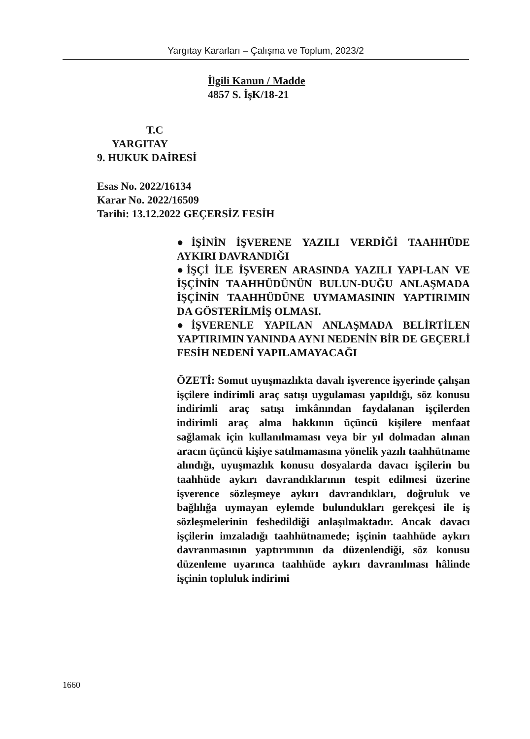Yargıtay Kararları – Çalışma ve Toplum, 2023/2
İlgili Kanun / Madde
4857 S. İşK/18-21
T.C
YARGITAY
9. HUKUK DAİRESİ
Esas No. 2022/16134
Karar No. 2022/16509
Tarihi: 13.12.2022 GEÇERSİZ FESİH
●İŞİNİN İŞVERENE YAZILI VERDİĞİ TAAHHÜDE AYKIRI DAVRANDIĞI
●İŞÇİ İLE İŞVEREN ARASINDA YAZILI YAPI-LAN VE İŞÇİNİN TAAHHÜDÜNÜN BULUN-DUĞU ANLAŞMADA İŞÇİNİN TAAHHÜDÜNE UYMAMASININ YAPTIRIMIN DA GÖSTERİLMİŞ OLMASI.
●İŞVERENLE YAPILAN ANLAŞMADA BELİRTİLEN YAPTIRIMIN YANINDA AYNI NEDENİN BİR DE GEÇERLİ FESİH NEDENİ YAPILAMAYACAĞI
ÖZETİ: Somut uyuşmazlıkta davalı işverence işyerinde çalışan işçilere indirimli araç satışı uygulaması yapıldığı, söz konusu indirimli araç satışı imkânından faydalanan işçilerden indirimli araç alma hakkının üçüncü kişilere menfaat sağlamak için kullanılmaması veya bir yıl dolmadan alınan aracın üçüncü kişiye satılmamasına yönelik yazılı taahhütname alındığı, uyuşmazlık konusu dosyalarda davacı işçilerin bu taahhüde aykırı davrandıklarının tespit edilmesi üzerine işverence sözleşmeye aykırı davrandıkları, doğruluk ve bağlılığa uymayan eylemde bulundukları gerekçesi ile iş sözleşmelerinin feshedildiği anlaşılmaktadır. Ancak davacı işçilerin imzaladığı taahhütnamede; işçinin taahhüde aykırı davranmasının yaptırımının da düzenlendiği, söz konusu düzenleme uyarınca taahhüde aykırı davranılması hâlinde işçinin topluluk indirimi
1660